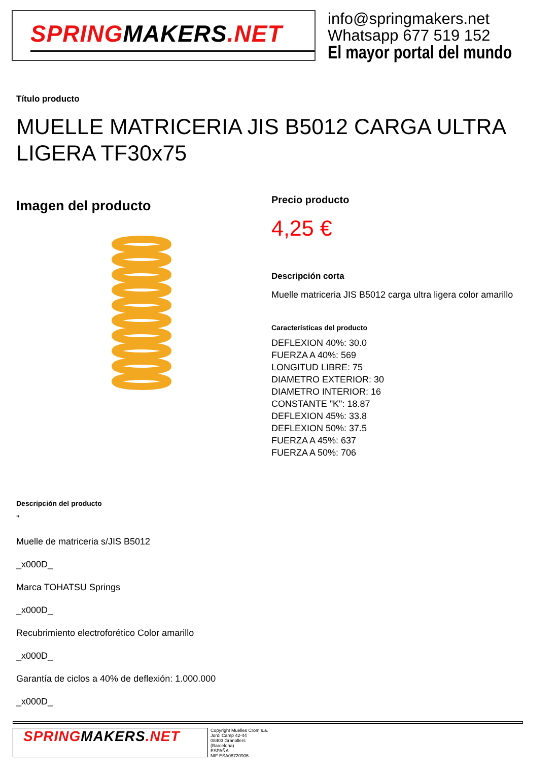SPRINGMAKERS.NET
info@springmakers.net
Whatsapp 677 519 152
El mayor portal del mundo
Título producto
MUELLE MATRICERIA JIS B5012 CARGA ULTRA LIGERA TF30x75
Imagen del producto
Precio producto
4,25 €
Descripción corta
Muelle matriceria JIS B5012 carga ultra ligera color amarillo
Características del producto
DEFLEXION 40%: 30.0
FUERZA A 40%: 569
LONGITUD LIBRE: 75
DIAMETRO EXTERIOR: 30
DIAMETRO INTERIOR: 16
CONSTANTE "K": 18.87
DEFLEXION 45%: 33.8
DEFLEXION 50%: 37.5
FUERZA A 45%: 637
FUERZA A 50%: 706
Descripción del producto
"
Muelle de matriceria s/JIS B5012
_x000D_
Marca TOHATSU Springs
_x000D_
Recubrimiento electroforético Color amarillo
_x000D_
Garantía de ciclos a 40% de deflexión: 1.000.000
_x000D_
SPRINGMAKERS.NET
Copyright Muelles Crom s.a.
Jordi Camp 42-44
08403 Granollers
(Barcelona)
ESPAÑA
NIF ESA08720906